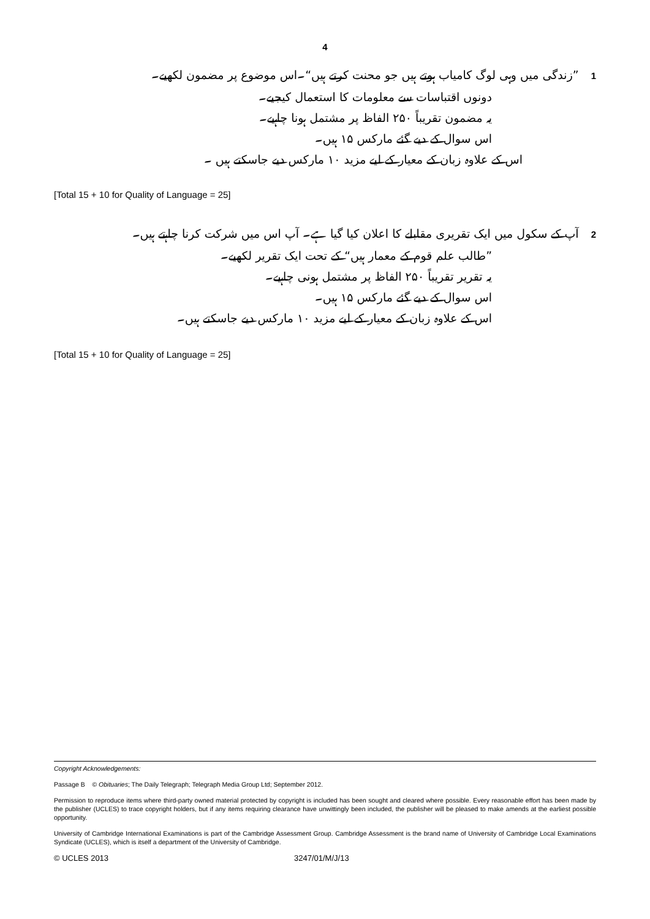4
1”زندگی میں وہی لوگ کامیاب ہوتے ہیں جو محنت کرتے ہیں“۔اس موضوع پر مضمون لکھیے۔
دونوں اقتباسات سے معلومات کا استعمال کیجیے۔
یہ مضمون تقریباً ۲۵۰ الفاظ پر مشتمل ہونا چاہیے۔
اس سوال کے دیے گئے مارکس ۱۵ ہیں۔
اس کے علاوہ زبان کے معیار کے لیے مزید ۱۰ مارکس دیے جاسکتے ہیں ۔
[Total 15 + 10 for Quality of Language = 25]
2آپ کے سکول میں ایک تقریری مقابلے کا اعلان کیا گیا ہے۔ آپ اس میں شرکت کرنا چاہتے ہیں۔
”طالب علم قوم کے معمار ہیں“ کے تحت ایک تقریر لکھیے۔
یہ تقریر تقریباً ۲۵۰ الفاظ پر مشتمل ہونی چاہیے۔
اس سوال کے دیے گئے مارکس ۱۵ ہیں۔
اس کے علاوہ زبان کے معیار کے لیے مزید ۱۰ مارکس دیے جاسکتے ہیں۔
[Total 15 + 10 for Quality of Language = 25]
Copyright Acknowledgements:
Passage B © Obituaries; The Daily Telegraph; Telegraph Media Group Ltd; September 2012.
Permission to reproduce items where third-party owned material protected by copyright is included has been sought and cleared where possible. Every reasonable effort has been made by the publisher (UCLES) to trace copyright holders, but if any items requiring clearance have unwittingly been included, the publisher will be pleased to make amends at the earliest possible opportunity.
University of Cambridge International Examinations is part of the Cambridge Assessment Group. Cambridge Assessment is the brand name of University of Cambridge Local Examinations Syndicate (UCLES), which is itself a department of the University of Cambridge.
© UCLES 2013 3247/01/M/J/13